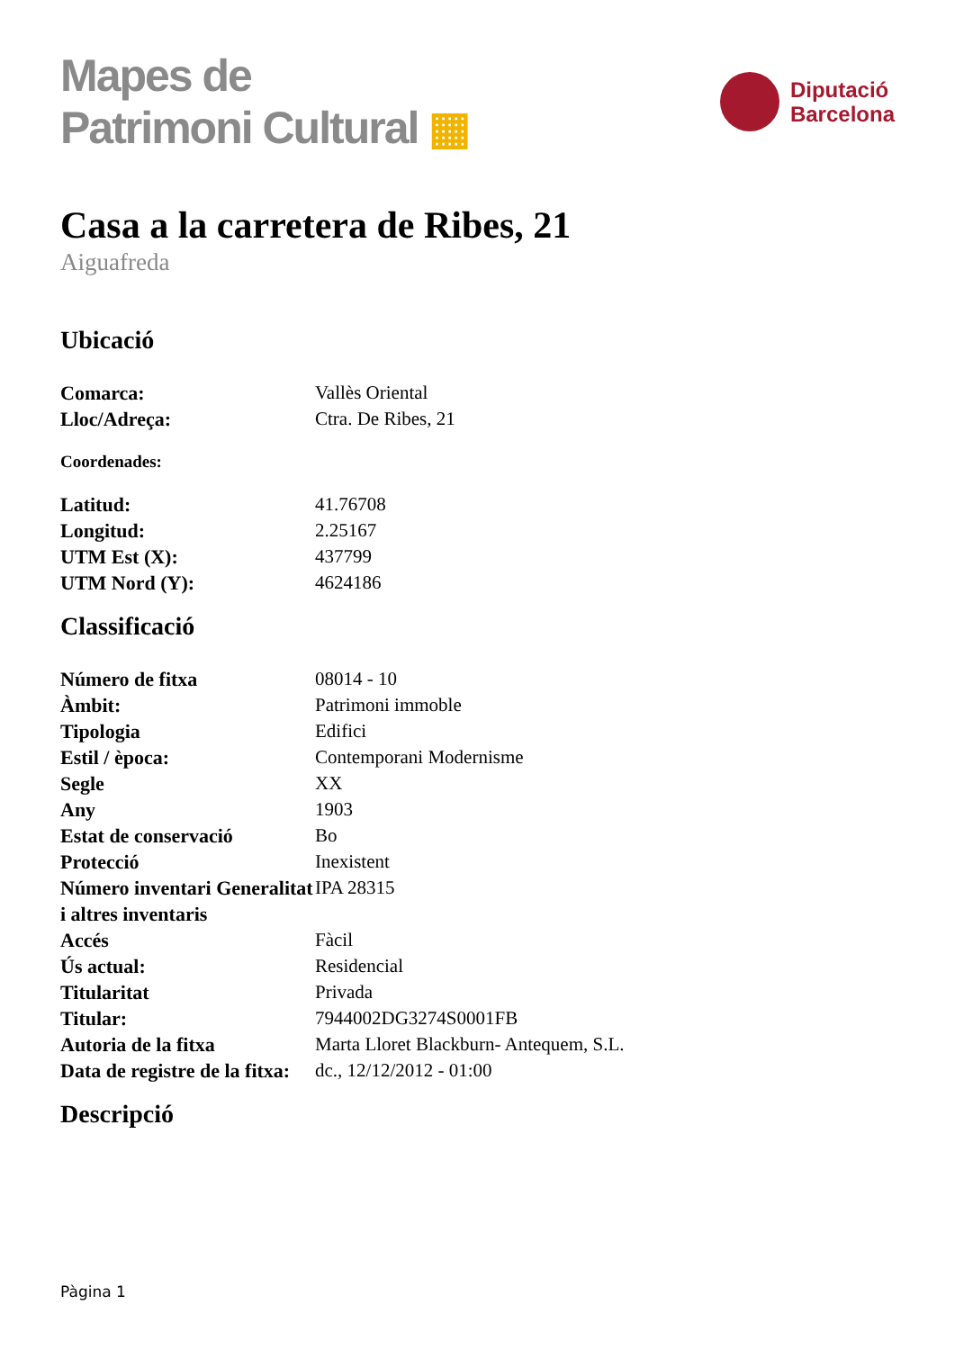Mapes de
Patrimoni Cultural ▦
Diputació
Barcelona
Casa a la carretera de Ribes, 21
Aiguafreda
Ubicació
| Comarca: | Vallès Oriental |
| Lloc/Adreça: | Ctra. De Ribes, 21 |
Coordenades:
| Latitud: | 41.76708 |
| Longitud: | 2.25167 |
| UTM Est (X): | 437799 |
| UTM Nord (Y): | 4624186 |
Classificació
| Número de fitxa | 08014 - 10 |
| Àmbit: | Patrimoni immoble |
| Tipologia | Edifici |
| Estil / època: | Contemporani Modernisme |
| Segle | XX |
| Any | 1903 |
| Estat de conservació | Bo |
| Protecció | Inexistent |
| Número inventari Generalitat i altres inventaris | IPA 28315 |
| Accés | Fàcil |
| Ús actual: | Residencial |
| Titularitat | Privada |
| Titular: | 7944002DG3274S0001FB |
| Autoria de la fitxa | Marta Lloret Blackburn- Antequem, S.L. |
| Data de registre de la fitxa: | dc., 12/12/2012 - 01:00 |
Descripció
Pàgina 1